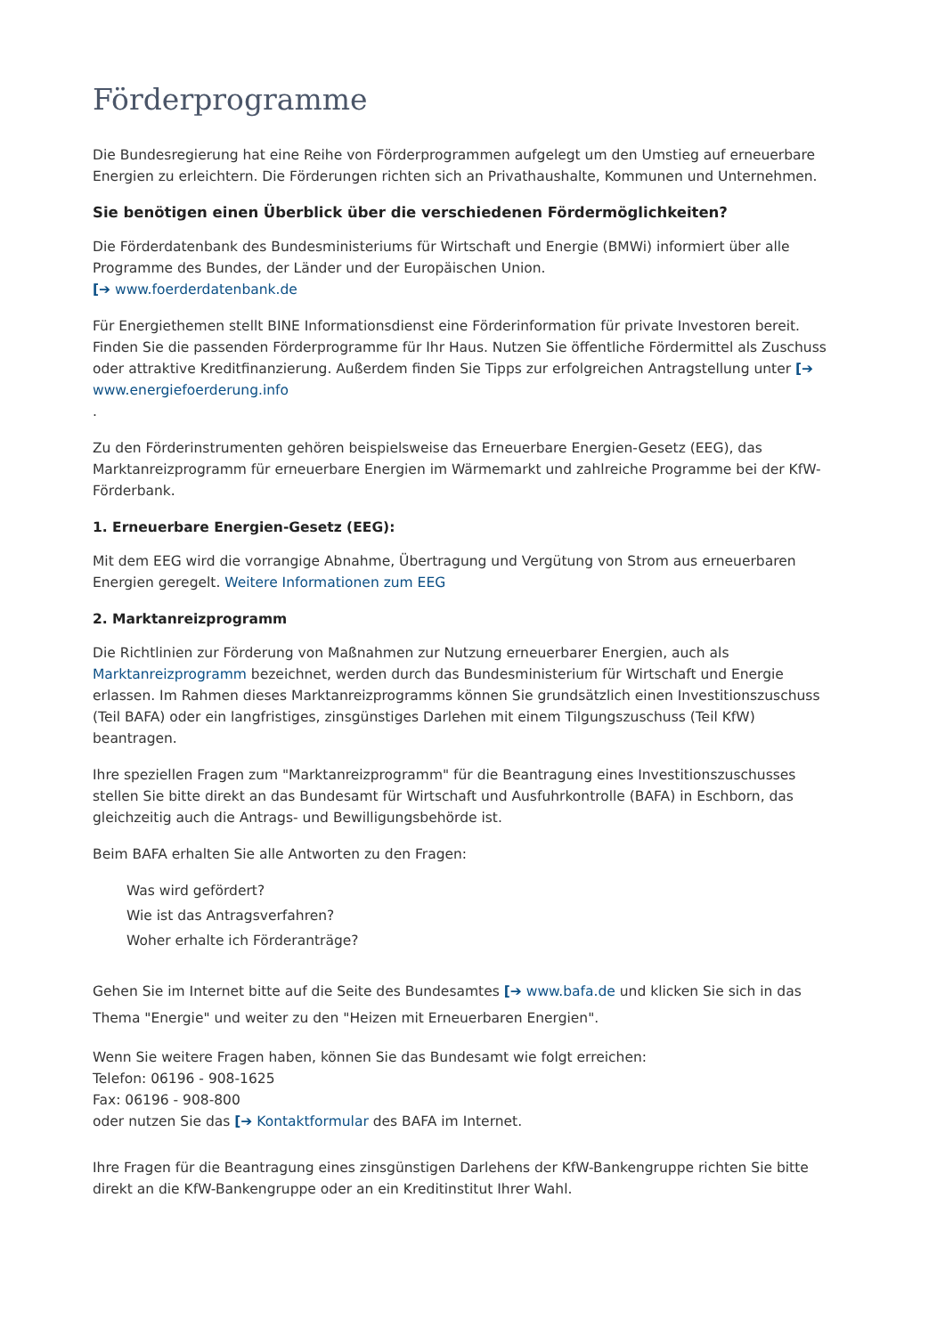Förderprogramme
Die Bundesregierung hat eine Reihe von Förderprogrammen aufgelegt um den Umstieg auf erneuerbare Energien zu erleichtern. Die Förderungen richten sich an Privathaushalte, Kommunen und Unternehmen.
Sie benötigen einen Überblick über die verschiedenen Fördermöglichkeiten?
Die Förderdatenbank des Bundesministeriums für Wirtschaft und Energie (BMWi) informiert über alle Programme des Bundes, der Länder und der Europäischen Union.
[➔ www.foerderdatenbank.de
Für Energiethemen stellt BINE Informationsdienst eine Förderinformation für private Investoren bereit. Finden Sie die passenden Förderprogramme für Ihr Haus. Nutzen Sie öffentliche Fördermittel als Zuschuss oder attraktive Kreditfinanzierung. Außerdem finden Sie Tipps zur erfolgreichen Antragstellung unter [➔ www.energiefoerderung.info
.
Zu den Förderinstrumenten gehören beispielsweise das Erneuerbare Energien-Gesetz (EEG), das Marktanreizprogramm für erneuerbare Energien im Wärmemarkt und zahlreiche Programme bei der KfW-Förderbank.
1. Erneuerbare Energien-Gesetz (EEG):
Mit dem EEG wird die vorrangige Abnahme, Übertragung und Vergütung von Strom aus erneuerbaren Energien geregelt. Weitere Informationen zum EEG
2. Marktanreizprogramm
Die Richtlinien zur Förderung von Maßnahmen zur Nutzung erneuerbarer Energien, auch als Marktanreizprogramm bezeichnet, werden durch das Bundesministerium für Wirtschaft und Energie erlassen. Im Rahmen dieses Marktanreizprogramms können Sie grundsätzlich einen Investitionszuschuss (Teil BAFA) oder ein langfristiges, zinsgünstiges Darlehen mit einem Tilgungszuschuss (Teil KfW) beantragen.
Ihre speziellen Fragen zum "Marktanreizprogramm" für die Beantragung eines Investitionszuschusses stellen Sie bitte direkt an das Bundesamt für Wirtschaft und Ausfuhrkontrolle (BAFA) in Eschborn, das gleichzeitig auch die Antrags- und Bewilligungsbehörde ist.
Beim BAFA erhalten Sie alle Antworten zu den Fragen:
Was wird gefördert?
Wie ist das Antragsverfahren?
Woher erhalte ich Förderanträge?
Gehen Sie im Internet bitte auf die Seite des Bundesamtes [➔ www.bafa.de und klicken Sie sich in das Thema "Energie" und weiter zu den "Heizen mit Erneuerbaren Energien".
Wenn Sie weitere Fragen haben, können Sie das Bundesamt wie folgt erreichen:
Telefon: 06196 - 908-1625
Fax: 06196 - 908-800
oder nutzen Sie das [➔ Kontaktformular des BAFA im Internet.
Ihre Fragen für die Beantragung eines zinsgünstigen Darlehens der KfW-Bankengruppe richten Sie bitte direkt an die KfW-Bankengruppe oder an ein Kreditinstitut Ihrer Wahl.